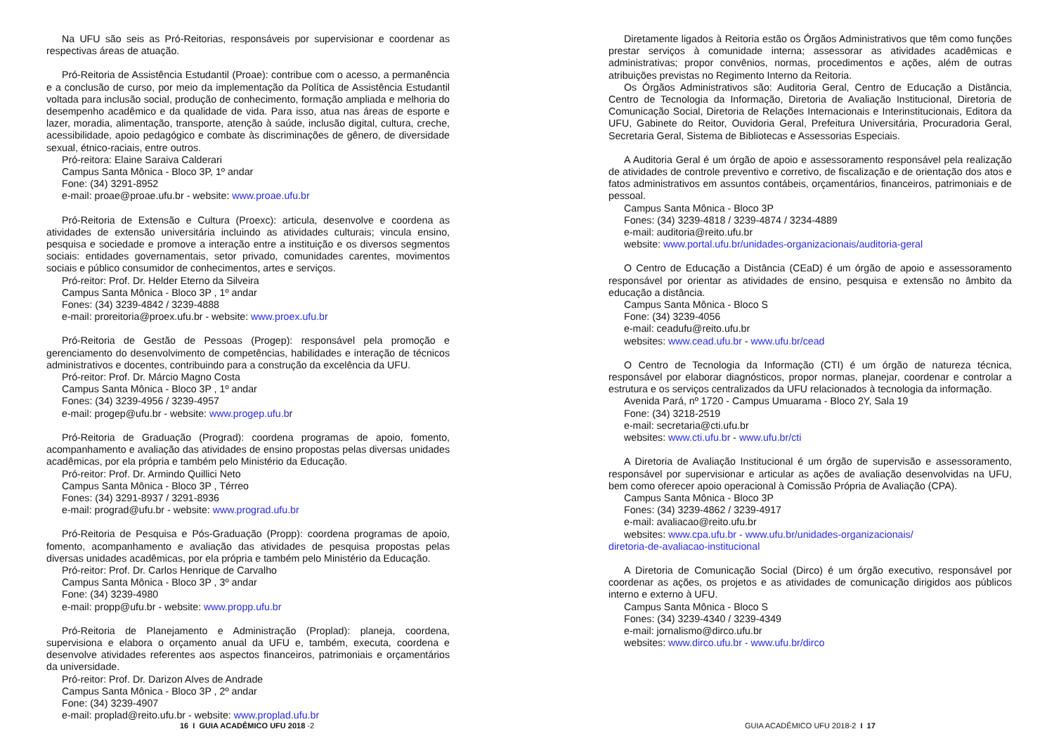Na UFU são seis as Pró-Reitorias, responsáveis por supervisionar e coordenar as respectivas áreas de atuação.
Pró-Reitoria de Assistência Estudantil (Proae): contribue com o acesso, a permanência e a conclusão de curso, por meio da implementação da Política de Assistência Estudantil voltada para inclusão social, produção de conhecimento, formação ampliada e melhoria do desempenho acadêmico e da qualidade de vida. Para isso, atua nas áreas de esporte e lazer, moradia, alimentação, transporte, atenção à saúde, inclusão digital, cultura, creche, acessibilidade, apoio pedagógico e combate às discriminações de gênero, de diversidade sexual, étnico-raciais, entre outros.
Pró-reitora: Elaine Saraiva Calderari
Campus Santa Mônica - Bloco 3P, 1º andar
Fone: (34) 3291-8952
e-mail: proae@proae.ufu.br - website: www.proae.ufu.br
Pró-Reitoria de Extensão e Cultura (Proexc): articula, desenvolve e coordena as atividades de extensão universitária incluindo as atividades culturais; vincula ensino, pesquisa e sociedade e promove a interação entre a instituição e os diversos segmentos sociais: entidades governamentais, setor privado, comunidades carentes, movimentos sociais e público consumidor de conhecimentos, artes e serviços.
Pró-reitor: Prof. Dr. Helder Eterno da Silveira
Campus Santa Mônica - Bloco 3P , 1º andar
Fones: (34) 3239-4842 / 3239-4888
e-mail: proreitoria@proex.ufu.br - website: www.proex.ufu.br
Pró-Reitoria de Gestão de Pessoas (Progep): responsável pela promoção e gerenciamento do desenvolvimento de competências, habilidades e interação de técnicos administrativos e docentes, contribuindo para a construção da excelência da UFU.
Pró-reitor: Prof. Dr. Márcio Magno Costa
Campus Santa Mônica - Bloco 3P , 1º andar
Fones: (34) 3239-4956 / 3239-4957
e-mail: progep@ufu.br - website: www.progep.ufu.br
Pró-Reitoria de Graduação (Prograd): coordena programas de apoio, fomento, acompanhamento e avaliação das atividades de ensino propostas pelas diversas unidades acadêmicas, por ela própria e também pelo Ministério da Educação.
Pró-reitor: Prof. Dr. Armindo Quillici Neto
Campus Santa Mônica - Bloco 3P , Térreo
Fones: (34) 3291-8937 / 3291-8936
e-mail: prograd@ufu.br - website: www.prograd.ufu.br
Pró-Reitoria de Pesquisa e Pós-Graduação (Propp): coordena programas de apoio, fomento, acompanhamento e avaliação das atividades de pesquisa propostas pelas diversas unidades acadêmicas, por ela própria e também pelo Ministério da Educação.
Pró-reitor: Prof. Dr. Carlos Henrique de Carvalho
Campus Santa Mônica - Bloco 3P , 3º andar
Fone: (34) 3239-4980
e-mail: propp@ufu.br - website: www.propp.ufu.br
Pró-Reitoria de Planejamento e Administração (Proplad): planeja, coordena, supervisiona e elabora o orçamento anual da UFU e, também, executa, coordena e desenvolve atividades referentes aos aspectos financeiros, patrimoniais e orçamentários da universidade.
Pró-reitor: Prof. Dr. Darizon Alves de Andrade
Campus Santa Mônica - Bloco 3P , 2º andar
Fone: (34) 3239-4907
e-mail: proplad@reito.ufu.br - website: www.proplad.ufu.br
16 I GUIA ACADÊMICO UFU 2018 -2
Diretamente ligados à Reitoria estão os Órgãos Administrativos que têm como funções prestar serviços à comunidade interna; assessorar as atividades acadêmicas e administrativas; propor convênios, normas, procedimentos e ações, além de outras atribuições previstas no Regimento Interno da Reitoria.
Os Órgãos Administrativos são: Auditoria Geral, Centro de Educação a Distância, Centro de Tecnologia da Informação, Diretoria de Avaliação Institucional, Diretoria de Comunicação Social, Diretoria de Relações Internacionais e Interinstitucionais, Editora da UFU, Gabinete do Reitor, Ouvidoria Geral, Prefeitura Universitária, Procuradoria Geral, Secretaria Geral, Sistema de Bibliotecas e Assessorias Especiais.
A Auditoria Geral é um órgão de apoio e assessoramento responsável pela realização de atividades de controle preventivo e corretivo, de fiscalização e de orientação dos atos e fatos administrativos em assuntos contábeis, orçamentários, financeiros, patrimoniais e de pessoal.
Campus Santa Mônica - Bloco 3P
Fones: (34) 3239-4818 / 3239-4874 / 3234-4889
e-mail: auditoria@reito.ufu.br
website: www.portal.ufu.br/unidades-organizacionais/auditoria-geral
O Centro de Educação a Distância (CEaD) é um órgão de apoio e assessoramento responsável por orientar as atividades de ensino, pesquisa e extensão no âmbito da educação a distância.
Campus Santa Mônica - Bloco S
Fone: (34) 3239-4056
e-mail: ceadufu@reito.ufu.br
websites: www.cead.ufu.br - www.ufu.br/cead
O Centro de Tecnologia da Informação (CTI) é um órgão de natureza técnica, responsável por elaborar diagnósticos, propor normas, planejar, coordenar e controlar a estrutura e os serviços centralizados da UFU relacionados à tecnologia da informação.
Avenida Pará, nº 1720 - Campus Umuarama - Bloco 2Y, Sala 19
Fone: (34) 3218-2519
e-mail: secretaria@cti.ufu.br
websites: www.cti.ufu.br - www.ufu.br/cti
A Diretoria de Avaliação Institucional é um órgão de supervisão e assessoramento, responsável por supervisionar e articular as ações de avaliação desenvolvidas na UFU, bem como oferecer apoio operacional à Comissão Própria de Avaliação (CPA).
Campus Santa Mônica - Bloco 3P
Fones: (34) 3239-4862 / 3239-4917
e-mail: avaliacao@reito.ufu.br
websites: www.cpa.ufu.br - www.ufu.br/unidades-organizacionais/
diretoria-de-avaliacao-institucional
A Diretoria de Comunicação Social (Dirco) é um órgão executivo, responsável por coordenar as ações, os projetos e as atividades de comunicação dirigidos aos públicos interno e externo à UFU.
Campus Santa Mônica - Bloco S
Fones: (34) 3239-4340 / 3239-4349
e-mail: jornalismo@dirco.ufu.br
websites: www.dirco.ufu.br - www.ufu.br/dirco
GUIA ACADÊMICO UFU 2018-2 I 17